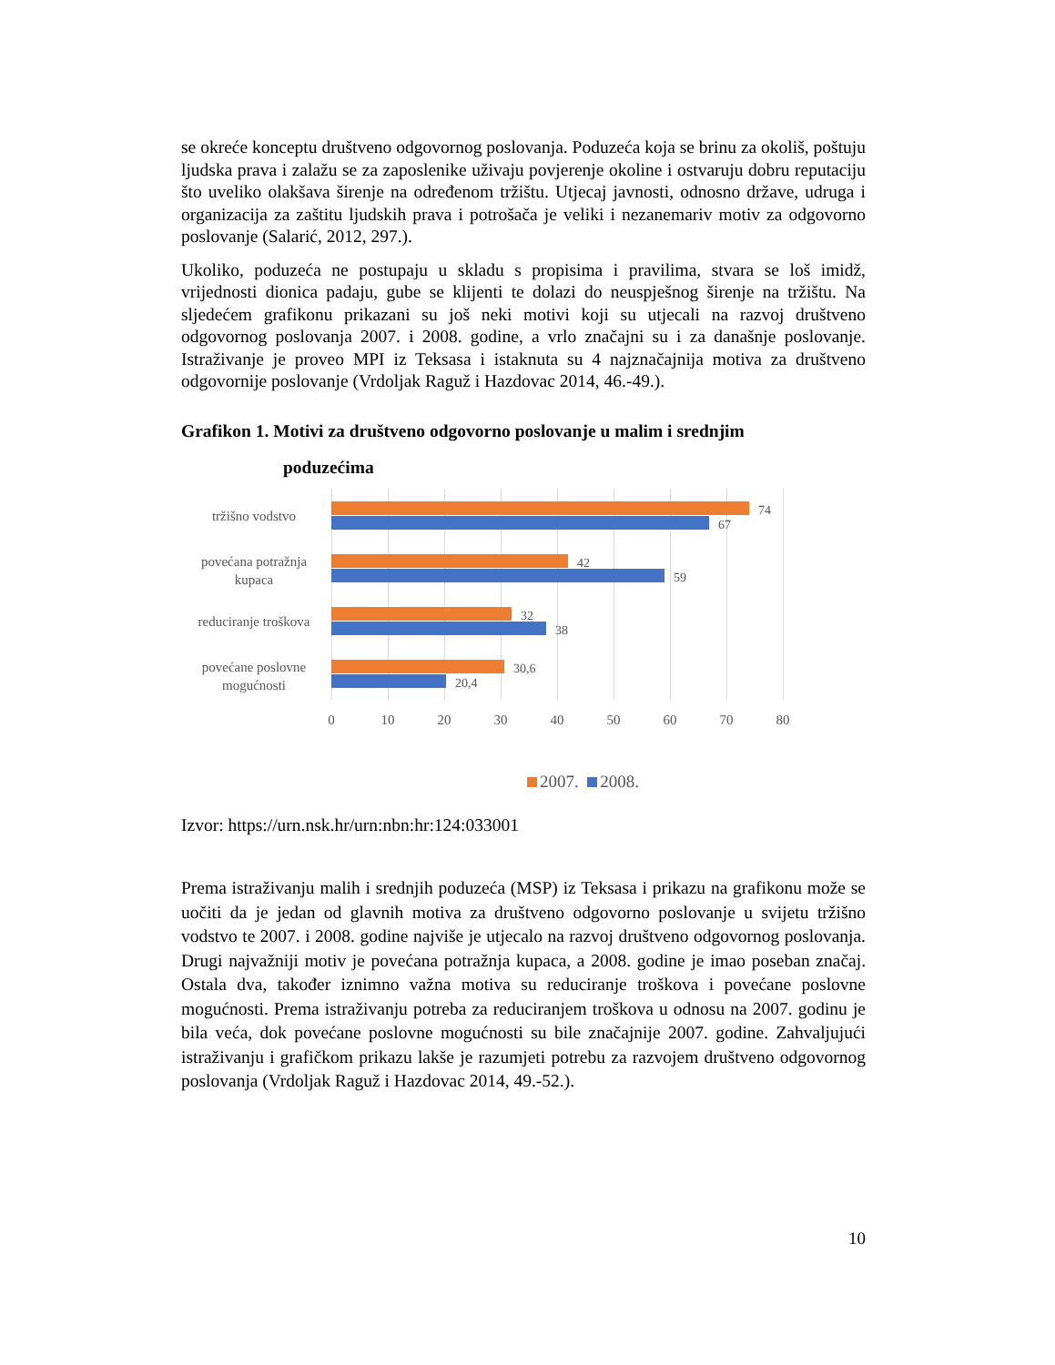se okreće konceptu društveno odgovornog poslovanja. Poduzeća koja se brinu za okoliš, poštuju ljudska prava i zalažu se za zaposlenike uživaju povjerenje okoline i ostvaruju dobru reputaciju što uveliko olakšava širenje na određenom tržištu. Utjecaj javnosti, odnosno države, udruga i organizacija za zaštitu ljudskih prava i potrošača je veliki i nezanemariv motiv za odgovorno poslovanje (Salarić, 2012, 297.).
Ukoliko, poduzeća ne postupaju u skladu s propisima i pravilima, stvara se loš imidž, vrijednosti dionica padaju, gube se klijenti te dolazi do neuspješnog širenje na tržištu. Na sljedećem grafikonu prikazani su još neki motivi koji su utjecali na razvoj društveno odgovornog poslovanja 2007. i 2008. godine, a vrlo značajni su i za današnje poslovanje. Istraživanje je proveo MPI iz Teksasa i istaknuta su 4 najznačajnija motiva za društveno odgovornije poslovanje (Vrdoljak Raguž i Hazdovac 2014, 46.-49.).
Grafikon 1. Motivi za društveno odgovorno poslovanje u malim i srednjim
poduzećima
tržišno vodstvo
povećana potražnja kupaca
reduciranje troškova
povećane poslovne mogućnosti
74
67
42
59
32
38
30,6
20,4
0 10 20 30 40 50 60 70 80
2007. 2008.
Izvor: https://urn.nsk.hr/urn:nbn:hr:124:033001
Prema istraživanju malih i srednjih poduzeća (MSP) iz Teksasa i prikazu na grafikonu može se uočiti da je jedan od glavnih motiva za društveno odgovorno poslovanje u svijetu tržišno vodstvo te 2007. i 2008. godine najviše je utjecalo na razvoj društveno odgovornog poslovanja. Drugi najvažniji motiv je povećana potražnja kupaca, a 2008. godine je imao poseban značaj. Ostala dva, također iznimno važna motiva su reduciranje troškova i povećane poslovne mogućnosti. Prema istraživanju potreba za reduciranjem troškova u odnosu na 2007. godinu je bila veća, dok povećane poslovne mogućnosti su bile značajnije 2007. godine. Zahvaljujući istraživanju i grafičkom prikazu lakše je razumjeti potrebu za razvojem društveno odgovornog poslovanja (Vrdoljak Raguž i Hazdovac 2014, 49.-52.).
10